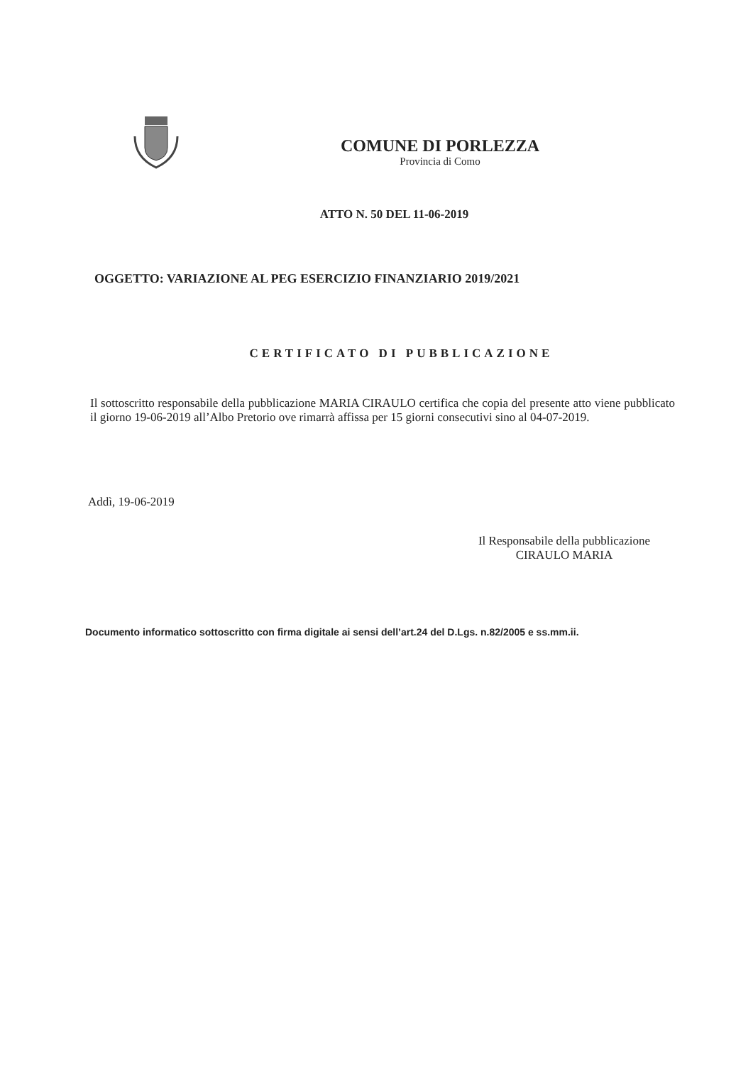COMUNE DI PORLEZZA
Provincia di Como
ATTO N. 50 DEL 11-06-2019
OGGETTO: VARIAZIONE AL PEG ESERCIZIO FINANZIARIO 2019/2021
CERTIFICATO DI PUBBLICAZIONE
Il sottoscritto responsabile della pubblicazione MARIA CIRAULO certifica che copia del presente atto viene pubblicato il giorno 19-06-2019 all’Albo Pretorio ove rimarrà affissa per 15 giorni consecutivi sino al 04-07-2019.
Addì, 19-06-2019
Il Responsabile della pubblicazione
CIRAULO MARIA
Documento informatico sottoscritto con firma digitale ai sensi dell’art.24 del D.Lgs. n.82/2005 e ss.mm.ii.